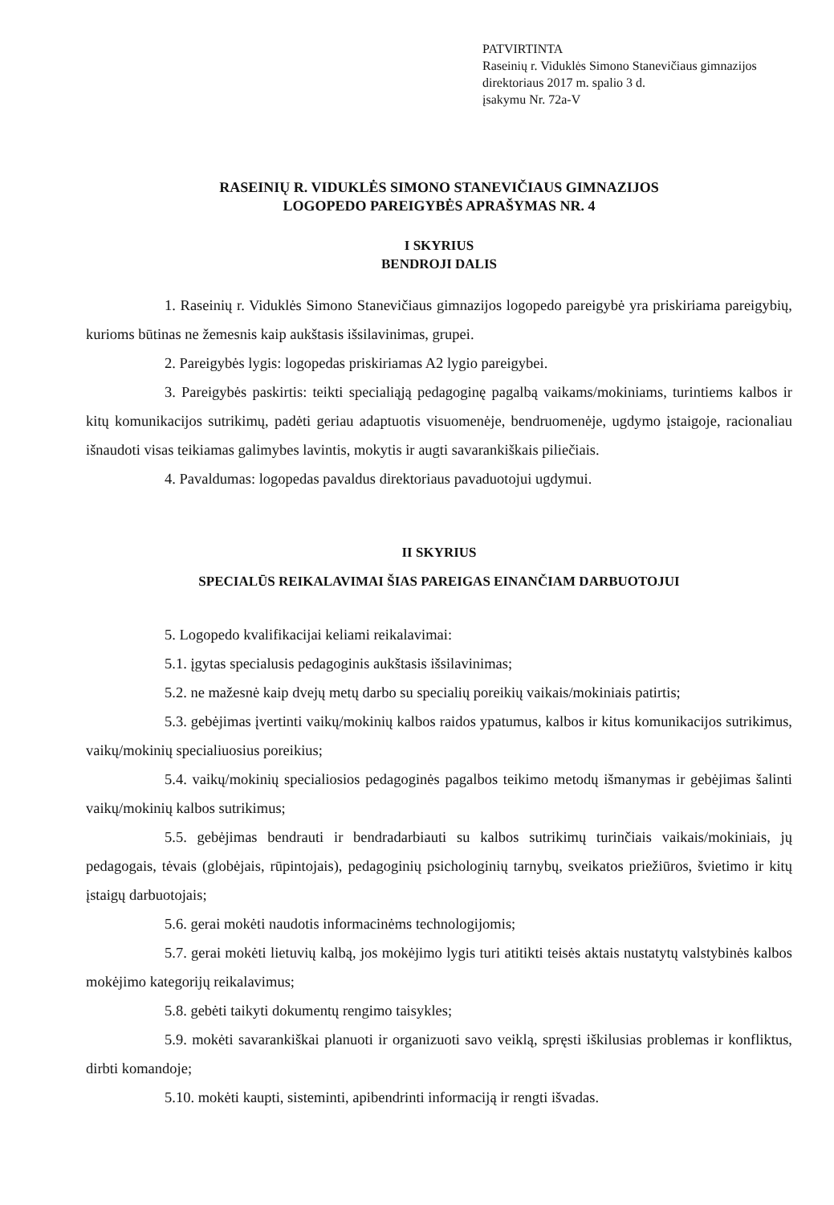PATVIRTINTA
Raseinių r. Viduklės Simono Stanevičiaus gimnazijos
direktoriaus 2017 m. spalio 3 d.
įsakymu Nr. 72a-V
RASEINIŲ R. VIDUKLĖS SIMONO STANEVIČIAUS GIMNAZIJOS
LOGOPEDO PAREIGYBĖS APRAŠYMAS NR. 4
I SKYRIUS
BENDROJI DALIS
1. Raseinių r. Viduklės Simono Stanevičiaus gimnazijos logopedo pareigybė yra priskiriama pareigybių, kurioms būtinas ne žemesnis kaip aukštasis išsilavinimas, grupei.
2. Pareigybės lygis: logopedas priskiriamas A2 lygio pareigybei.
3. Pareigybės paskirtis: teikti specialiąją pedagoginę pagalbą vaikams/mokiniams, turintiems kalbos ir kitų komunikacijos sutrikimų, padėti geriau adaptuotis visuomenėje, bendruomenėje, ugdymo įstaigoje, racionaliau išnaudoti visas teikiamas galimybes lavintis, mokytis ir augti savarankiškais piliečiais.
4. Pavaldumas: logopedas pavaldus direktoriaus pavaduotojui ugdymui.
II SKYRIUS
SPECIALŪS REIKALAVIMAI ŠIAS PAREIGAS EINANČIAM DARBUOTOJUI
5. Logopedo kvalifikacijai keliami reikalavimai:
5.1. įgytas specialusis pedagoginis aukštasis išsilavinimas;
5.2. ne mažesnė kaip dvejų metų darbo su specialių poreikių vaikais/mokiniais patirtis;
5.3. gebėjimas įvertinti vaikų/mokinių kalbos raidos ypatumus, kalbos ir kitus komunikacijos sutrikimus, vaikų/mokinių specialiuosius poreikius;
5.4. vaikų/mokinių specialiosios pedagoginės pagalbos teikimo metodų išmanymas ir gebėjimas šalinti vaikų/mokinių kalbos sutrikimus;
5.5. gebėjimas bendrauti ir bendradarbiauti su kalbos sutrikimų turinčiais vaikais/mokiniais, jų pedagogais, tėvais (globėjais, rūpintojais), pedagoginių psichologinių tarnybų, sveikatos priežiūros, švietimo ir kitų įstaigų darbuotojais;
5.6. gerai mokėti naudotis informacinėms technologijomis;
5.7. gerai mokėti lietuvių kalbą, jos mokėjimo lygis turi atitikti teisės aktais nustatytų valstybinės kalbos mokėjimo kategorijų reikalavimus;
5.8. gebėti taikyti dokumentų rengimo taisykles;
5.9. mokėti savarankiškai planuoti ir organizuoti savo veiklą, spręsti iškilusias problemas ir konfliktus, dirbti komandoje;
5.10. mokėti kaupti, sisteminti, apibendrinti informaciją ir rengti išvadas.